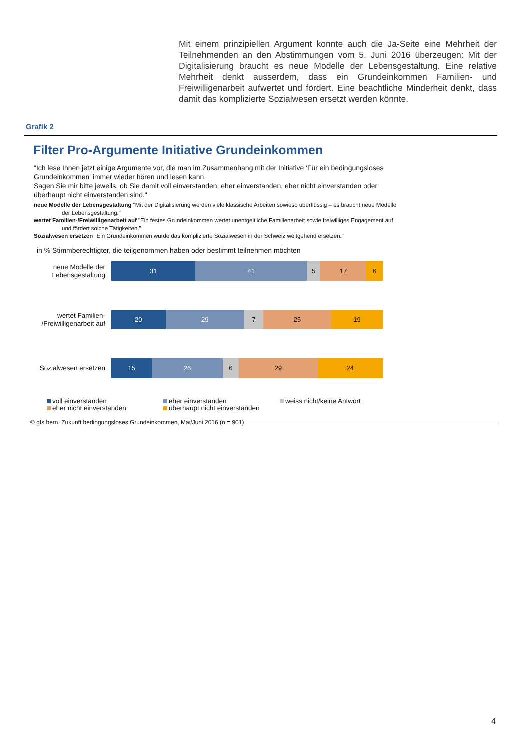Mit einem prinzipiellen Argument konnte auch die Ja-Seite eine Mehrheit der Teilnehmenden an den Abstimmungen vom 5. Juni 2016 überzeugen: Mit der Digitalisierung braucht es neue Modelle der Lebensgestaltung. Eine relative Mehrheit denkt ausserdem, dass ein Grundeinkommen Familien- und Freiwilligenarbeit aufwertet und fördert. Eine beachtliche Minderheit denkt, dass damit das komplizierte Sozialwesen ersetzt werden könnte.
Grafik 2
Filter Pro-Argumente Initiative Grundeinkommen
"Ich lese Ihnen jetzt einige Argumente vor, die man im Zusammenhang mit der Initiative 'Für ein bedingungsloses Grundeinkommen' immer wieder hören und lesen kann.
Sagen Sie mir bitte jeweils, ob Sie damit voll einverstanden, eher einverstanden, eher nicht einverstanden oder überhaupt nicht einverstanden sind."
neue Modelle der Lebensgestaltung "Mit der Digitalisierung werden viele klassische Arbeiten sowieso überflüssig – es braucht neue Modelle der Lebensgestaltung."
wertet Familien-/Freiwilligenarbeit auf "Ein festes Grundeinkommen wertet unentgeltliche Familienarbeit sowie freiwilliges Engagement auf und fördert solche Tätigkeiten."
Sozialwesen ersetzen "Ein Grundeinkommen würde das komplizierte Sozialwesen in der Schweiz weitgehend ersetzen."
in % Stimmberechtigter, die teilgenommen haben oder bestimmt teilnehmen möchten
neue Modelle der Lebensgestaltung
31 41 5 17 6
wertet Familien-
/Freiwilligenarbeit auf
20 29 7 25 19
Sozialwesen ersetzen
15 26 6 29 24
voll einverstanden
eher einverstanden
weiss nicht/keine Antwort
eher nicht einverstanden
überhaupt nicht einverstanden
© gfs.bern, Zukunft bedingungsloses Grundeinkommen, Mai/Juni 2016 (n = 901)
4